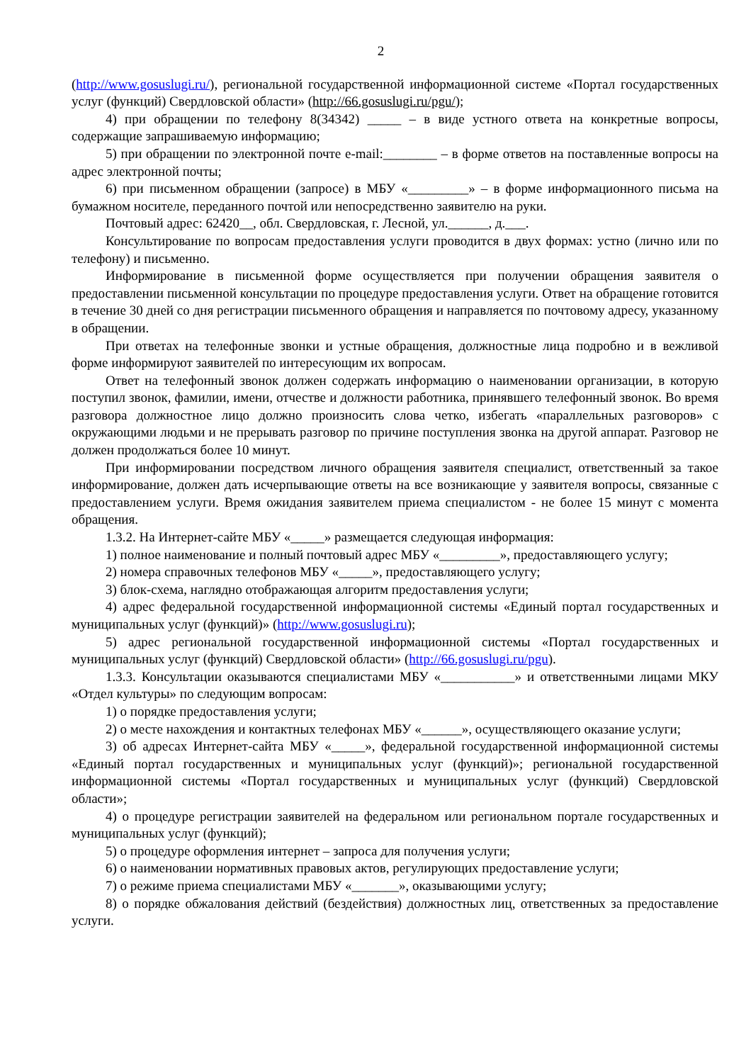2
(http://www.gosuslugi.ru/), региональной государственной информационной системе «Портал государственных услуг (функций) Свердловской области» (http://66.gosuslugi.ru/pgu/);
4) при обращении по телефону 8(34342) _____ – в виде устного ответа на конкретные вопросы, содержащие запрашиваемую информацию;
5) при обращении по электронной почте e-mail:________ – в форме ответов на поставленные вопросы на адрес электронной почты;
6) при письменном обращении (запросе) в МБУ «_________» – в форме информационного письма на бумажном носителе, переданного почтой или непосредственно заявителю на руки.
Почтовый адрес: 62420__, обл. Свердловская, г. Лесной, ул.______, д.___.
Консультирование по вопросам предоставления услуги проводится в двух формах: устно (лично или по телефону) и письменно.
Информирование в письменной форме осуществляется при получении обращения заявителя о предоставлении письменной консультации по процедуре предоставления услуги. Ответ на обращение готовится в течение 30 дней со дня регистрации письменного обращения и направляется по почтовому адресу, указанному в обращении.
При ответах на телефонные звонки и устные обращения, должностные лица подробно и в вежливой форме информируют заявителей по интересующим их вопросам.
Ответ на телефонный звонок должен содержать информацию о наименовании организации, в которую поступил звонок, фамилии, имени, отчестве и должности работника, принявшего телефонный звонок. Во время разговора должностное лицо должно произносить слова четко, избегать «параллельных разговоров» с окружающими людьми и не прерывать разговор по причине поступления звонка на другой аппарат. Разговор не должен продолжаться более 10 минут.
При информировании посредством личного обращения заявителя специалист, ответственный за такое информирование, должен дать исчерпывающие ответы на все возникающие у заявителя вопросы, связанные с предоставлением услуги. Время ожидания заявителем приема специалистом - не более 15 минут с момента обращения.
1.3.2. На Интернет-сайте МБУ «_____» размещается следующая информация:
1) полное наименование и полный почтовый адрес МБУ «_________», предоставляющего услугу;
2) номера справочных телефонов МБУ «_____», предоставляющего услугу;
3) блок-схема, наглядно отображающая алгоритм предоставления услуги;
4) адрес федеральной государственной информационной системы «Единый портал государственных и муниципальных услуг (функций)» (http://www.gosuslugi.ru);
5) адрес региональной государственной информационной системы «Портал государственных и муниципальных услуг (функций) Свердловской области» (http://66.gosuslugi.ru/pgu).
1.3.3. Консультации оказываются специалистами МБУ «___________» и ответственными лицами МКУ «Отдел культуры» по следующим вопросам:
1) о порядке предоставления услуги;
2) о месте нахождения и контактных телефонах МБУ «______», осуществляющего оказание услуги;
3) об адресах Интернет-сайта МБУ «_____», федеральной государственной информационной системы «Единый портал государственных и муниципальных услуг (функций)»; региональной государственной информационной системы «Портал государственных и муниципальных услуг (функций) Свердловской области»;
4) о процедуре регистрации заявителей на федеральном или региональном портале государственных и муниципальных услуг (функций);
5) о процедуре оформления интернет – запроса для получения услуги;
6) о наименовании нормативных правовых актов, регулирующих предоставление услуги;
7) о режиме приема специалистами МБУ «_______», оказывающими услугу;
8) о порядке обжалования действий (бездействия) должностных лиц, ответственных за предоставление услуги.